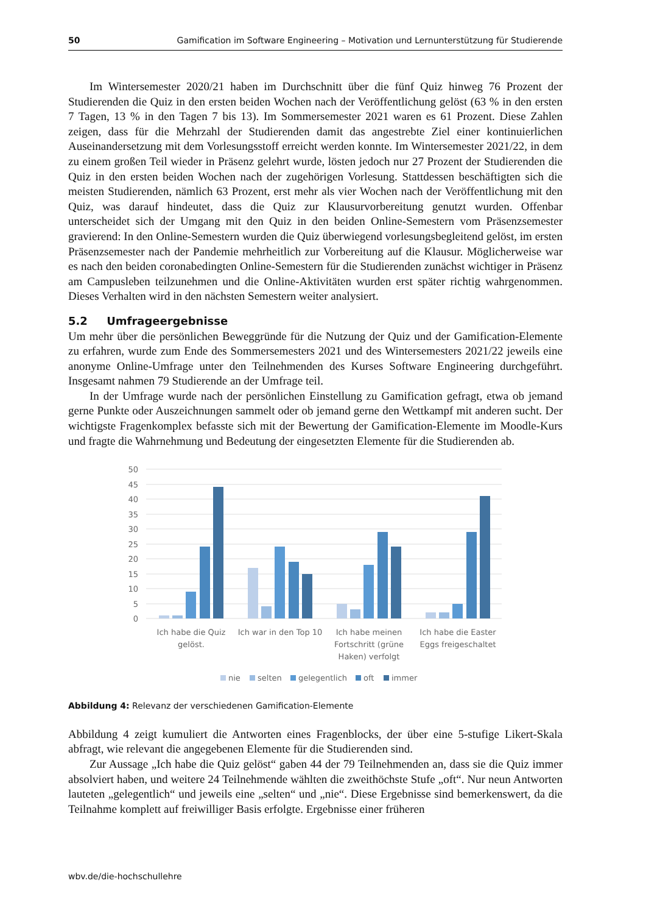50 Gamification im Software Engineering – Motivation und Lernunterstützung für Studierende
Im Wintersemester 2020/21 haben im Durchschnitt über die fünf Quiz hinweg 76 Prozent der Studierenden die Quiz in den ersten beiden Wochen nach der Veröffentlichung gelöst (63 % in den ersten 7 Tagen, 13 % in den Tagen 7 bis 13). Im Sommersemester 2021 waren es 61 Prozent. Diese Zahlen zeigen, dass für die Mehrzahl der Studierenden damit das angestrebte Ziel einer kontinuierlichen Auseinandersetzung mit dem Vorlesungsstoff erreicht werden konnte. Im Wintersemester 2021/22, in dem zu einem großen Teil wieder in Präsenz gelehrt wurde, lösten jedoch nur 27 Prozent der Studierenden die Quiz in den ersten beiden Wochen nach der zugehörigen Vorlesung. Stattdessen beschäftigten sich die meisten Studierenden, nämlich 63 Prozent, erst mehr als vier Wochen nach der Veröffentlichung mit den Quiz, was darauf hindeutet, dass die Quiz zur Klausurvorbereitung genutzt wurden. Offenbar unterscheidet sich der Umgang mit den Quiz in den beiden Online-Semestern vom Präsenzsemester gravierend: In den Online-Semestern wurden die Quiz überwiegend vorlesungsbegleitend gelöst, im ersten Präsenzsemester nach der Pandemie mehrheitlich zur Vorbereitung auf die Klausur. Möglicherweise war es nach den beiden coronabedingten Online-Semestern für die Studierenden zunächst wichtiger in Präsenz am Campusleben teilzunehmen und die Online-Aktivitäten wurden erst später richtig wahrgenommen. Dieses Verhalten wird in den nächsten Semestern weiter analysiert.
5.2 Umfrageergebnisse
Um mehr über die persönlichen Beweggründe für die Nutzung der Quiz und der Gamification-Elemente zu erfahren, wurde zum Ende des Sommersemesters 2021 und des Wintersemesters 2021/22 jeweils eine anonyme Online-Umfrage unter den Teilnehmenden des Kurses Software Engineering durchgeführt. Insgesamt nahmen 79 Studierende an der Umfrage teil.
In der Umfrage wurde nach der persönlichen Einstellung zu Gamification gefragt, etwa ob jemand gerne Punkte oder Auszeichnungen sammelt oder ob jemand gerne den Wettkampf mit anderen sucht. Der wichtigste Fragenkomplex befasste sich mit der Bewertung der Gamification-Elemente im Moodle-Kurs und fragte die Wahrnehmung und Bedeutung der eingesetzten Elemente für die Studierenden ab.
50
45
40
35
30
25
20
15
10
5
0
Ich habe die Quiz
gelöst.
Ich war in den Top 10
Ich habe meinen
Fortschritt (grüne
Haken) verfolgt
Ich habe die Easter
Eggs freigeschaltet
nie
selten
gelegentlich
oft
immer
Abbildung 4: Relevanz der verschiedenen Gamification-Elemente
Abbildung 4 zeigt kumuliert die Antworten eines Fragenblocks, der über eine 5-stufige Likert-Skala abfragt, wie relevant die angegebenen Elemente für die Studierenden sind.
Zur Aussage „Ich habe die Quiz gelöst“ gaben 44 der 79 Teilnehmenden an, dass sie die Quiz immer absolviert haben, und weitere 24 Teilnehmende wählten die zweithöchste Stufe „oft“. Nur neun Antworten lauteten „gelegentlich“ und jeweils eine „selten“ und „nie“. Diese Ergebnisse sind bemerkenswert, da die Teilnahme komplett auf freiwilliger Basis erfolgte. Ergebnisse einer früheren
wbv.de/die-hochschullehre